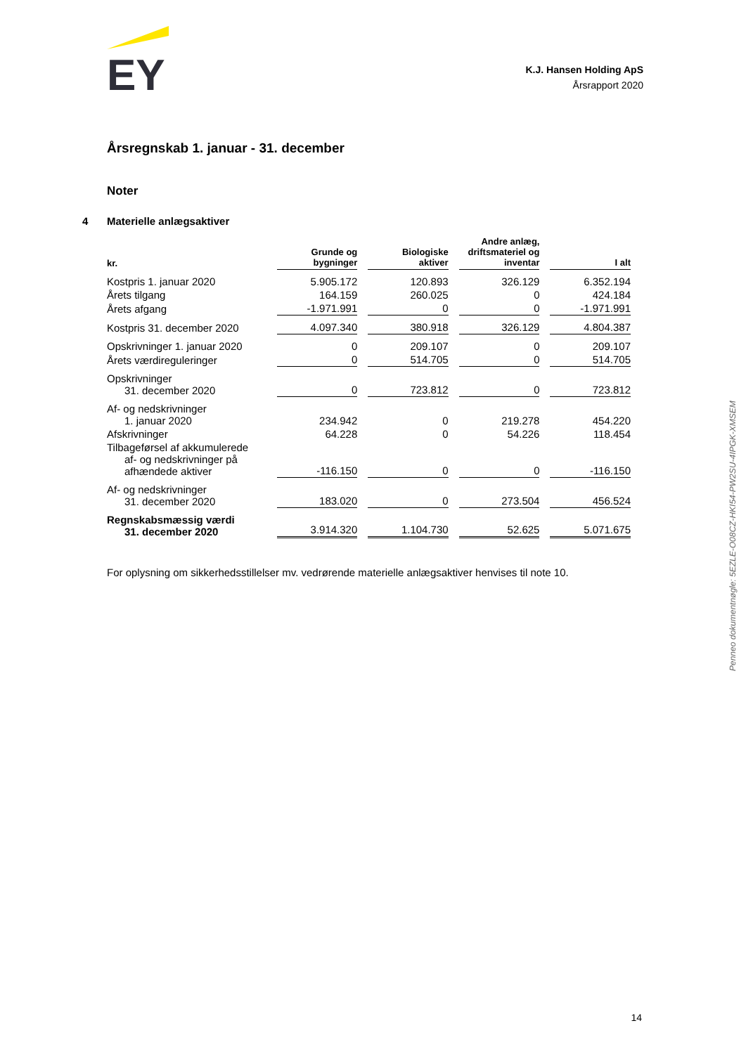EY
K.J. Hansen Holding ApS
Årsrapport 2020
Årsregnskab 1. januar - 31. december
Noter
4 Materielle anlægsaktiver
| kr. | Grunde og bygninger | Biologiske aktiver | Andre anlæg, driftsmateriel og inventar | I alt |
| --- | --- | --- | --- | --- |
| Kostpris 1. januar 2020 | 5.905.172 | 120.893 | 326.129 | 6.352.194 |
| Årets tilgang | 164.159 | 260.025 | 0 | 424.184 |
| Årets afgang | -1.971.991 | 0 | 0 | -1.971.991 |
| Kostpris 31. december 2020 | 4.097.340 | 380.918 | 326.129 | 4.804.387 |
| Opskrivninger 1. januar 2020 | 0 | 209.107 | 0 | 209.107 |
| Årets værdireguleringer | 0 | 514.705 | 0 | 514.705 |
| Opskrivninger 31. december 2020 | 0 | 723.812 | 0 | 723.812 |
| Af- og nedskrivninger 1. januar 2020 | 234.942 | 0 | 219.278 | 454.220 |
| Afskrivninger | 64.228 | 0 | 54.226 | 118.454 |
| Tilbageførsel af akkumulerede af- og nedskrivninger på afhændede aktiver | -116.150 | 0 | 0 | -116.150 |
| Af- og nedskrivninger 31. december 2020 | 183.020 | 0 | 273.504 | 456.524 |
| Regnskabsmæssig værdi 31. december 2020 | 3.914.320 | 1.104.730 | 52.625 | 5.071.675 |
For oplysning om sikkerhedsstillelser mv. vedrørende materielle anlægsaktiver henvises til note 10.
Penneo dokumentnøgle: 5EZLE-O08CZ-HKI54-PW2SU-4IPGK-XMSEM
14